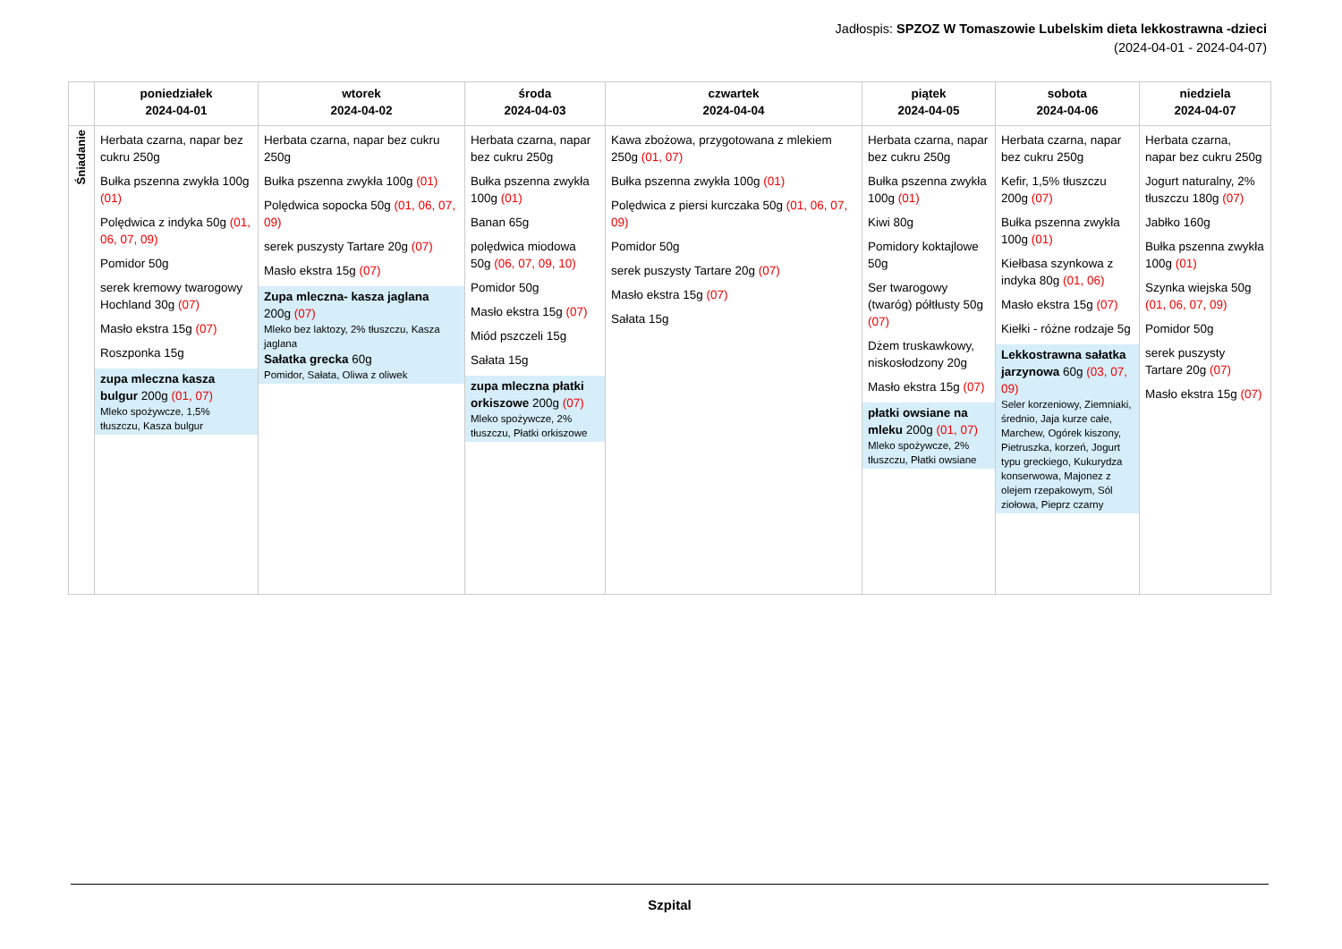Jadłospis: SPZOZ W Tomaszowie Lubelskim dieta lekkostrawna -dzieci
(2024-04-01 - 2024-04-07)
| | poniedziałek 2024-04-01 | wtorek 2024-04-02 | środa 2024-04-03 | czwartek 2024-04-04 | piątek 2024-04-05 | sobota 2024-04-06 | niedziela 2024-04-07 |
| --- | --- | --- | --- | --- | --- | --- | --- |
| Śniadanie | Herbata czarna, napar bez cukru 250g Bułka pszenna zwykła 100g (01) Polędwica z indyka 50g (01, 06, 07, 09) Pomidor 50g serek kremowy twarogowy Hochland 30g (07) Masło ekstra 15g (07) Roszponka 15g zupa mleczna kasza bulgur 200g (01, 07) Mleko spożywcze, 1,5% tłuszczu, Kasza bulgur | Herbata czarna, napar bez cukru 250g Bułka pszenna zwykła 100g (01) Polędwica sopocka 50g (01, 06, 07, 09) serek puszysty Tartare 20g (07) Masło ekstra 15g (07) Zupa mleczna- kasza jaglana 200g (07) Mleko bez laktozy, 2% tłuszczu, Kasza jaglana Sałatka grecka 60g Pomidor, Sałata, Oliwa z oliwek | Herbata czarna, napar bez cukru 250g Bułka pszenna zwykła 100g (01) Banan 65g polędwica miodowa 50g (06, 07, 09, 10) Pomidor 50g Masło ekstra 15g (07) Miód pszczeli 15g Sałata 15g zupa mleczna płatki orkiszowe 200g (07) Mleko spożywcze, 2% tłuszczu, Płatki orkiszowe | Kawa zbożowa, przygotowana z mlekiem 250g (01, 07) Bułka pszenna zwykła 100g (01) Polędwica z piersi kurczaka 50g (01, 06, 07, 09) Pomidor 50g serek puszysty Tartare 20g (07) Masło ekstra 15g (07) Sałata 15g | Herbata czarna, napar bez cukru 250g Bułka pszenna zwykła 100g (01) Kiwi 80g Pomidory koktajlowe 50g Ser twarogowy (twaróg) półtłusty 50g (07) Dżem truskawkowy, niskosłodzony 20g Masło ekstra 15g (07) płatki owsiane na mleku 200g (01, 07) Mleko spożywcze, 2% tłuszczu, Płatki owsiane | Herbata czarna, napar bez cukru 250g Kefir, 1,5% tłuszczu 200g (07) Bułka pszenna zwykła 100g (01) Kiełbasa szynkowa z indyka 80g (01, 06) Masło ekstra 15g (07) Kiełki - różne rodzaje 5g Lekkostrawna sałatka jarzynowa 60g (03, 07, 09) Seler korzeniowy, Ziemniaki, średnio, Jaja kurze całe, Marchew, Ogórek kiszony, Pietruszka, korzeń, Jogurt typu greckiego, Kukurydza konserwowa, Majonez z olejem rzepakowym, Sól ziołowa, Pieprz czarny | Herbata czarna, napar bez cukru 250g Jogurt naturalny, 2% tłuszczu 180g (07) Jabłko 160g Bułka pszenna zwykła 100g (01) Szynka wiejska 50g (01, 06, 07, 09) Pomidor 50g serek puszysty Tartare 20g (07) Masło ekstra 15g (07) |
Szpital